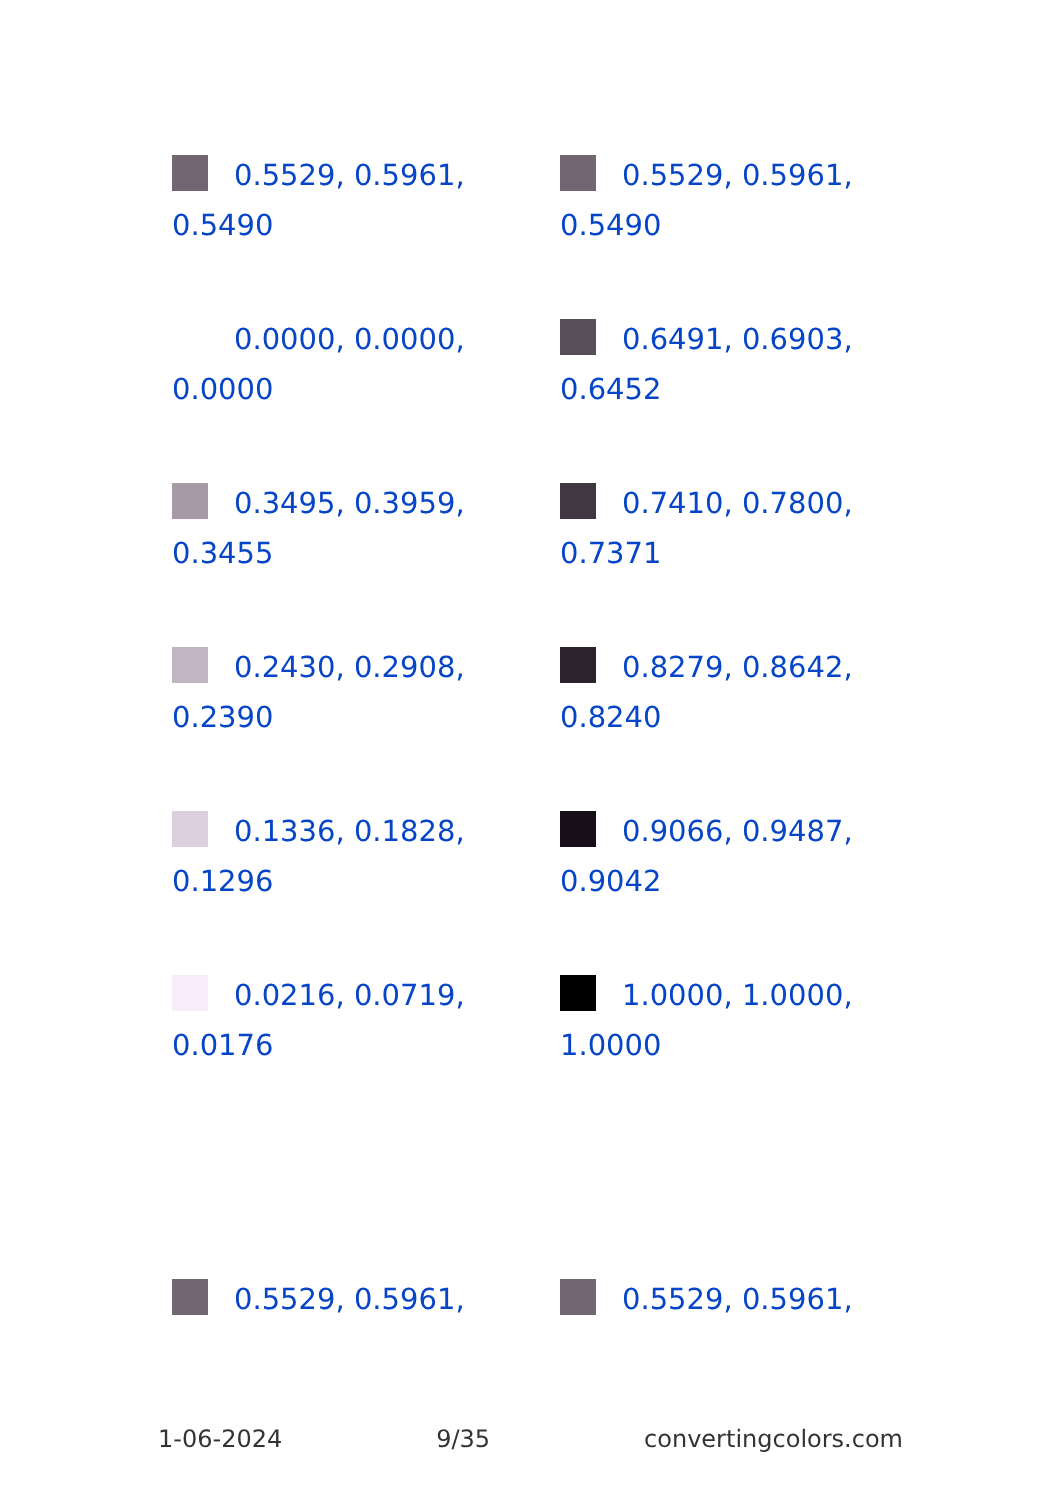0.5529, 0.5961, 0.5490 0.5529, 0.5961, 0.5490
0.0000, 0.0000, 0.0000 0.6491, 0.6903, 0.6452
0.3495, 0.3959, 0.3455 0.7410, 0.7800, 0.7371
0.2430, 0.2908, 0.2390 0.8279, 0.8642, 0.8240
0.1336, 0.1828, 0.1296 0.9066, 0.9487, 0.9042
0.0216, 0.0719, 0.0176 1.0000, 1.0000, 1.0000
0.5529, 0.5961, 0.5529, 0.5961,
1-06-2024 9/35 convertingcolors.com